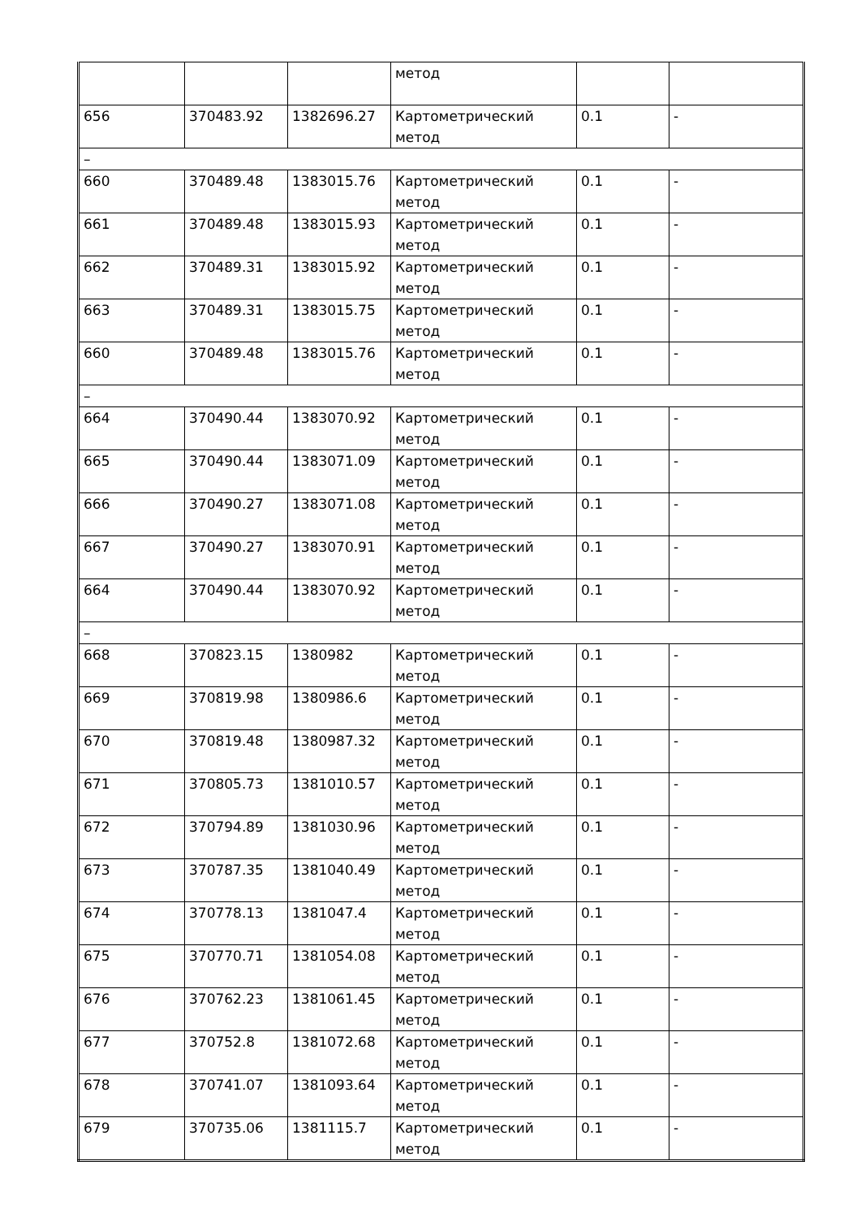| | | | метод | | |
| 656 | 370483.92 | 1382696.27 | Картометрический метод | 0.1 | - |
| – | | | | | |
| 660 | 370489.48 | 1383015.76 | Картометрический метод | 0.1 | - |
| 661 | 370489.48 | 1383015.93 | Картометрический метод | 0.1 | - |
| 662 | 370489.31 | 1383015.92 | Картометрический метод | 0.1 | - |
| 663 | 370489.31 | 1383015.75 | Картометрический метод | 0.1 | - |
| 660 | 370489.48 | 1383015.76 | Картометрический метод | 0.1 | - |
| – | | | | | |
| 664 | 370490.44 | 1383070.92 | Картометрический метод | 0.1 | - |
| 665 | 370490.44 | 1383071.09 | Картометрический метод | 0.1 | - |
| 666 | 370490.27 | 1383071.08 | Картометрический метод | 0.1 | - |
| 667 | 370490.27 | 1383070.91 | Картометрический метод | 0.1 | - |
| 664 | 370490.44 | 1383070.92 | Картометрический метод | 0.1 | - |
| – | | | | | |
| 668 | 370823.15 | 1380982 | Картометрический метод | 0.1 | - |
| 669 | 370819.98 | 1380986.6 | Картометрический метод | 0.1 | - |
| 670 | 370819.48 | 1380987.32 | Картометрический метод | 0.1 | - |
| 671 | 370805.73 | 1381010.57 | Картометрический метод | 0.1 | - |
| 672 | 370794.89 | 1381030.96 | Картометрический метод | 0.1 | - |
| 673 | 370787.35 | 1381040.49 | Картометрический метод | 0.1 | - |
| 674 | 370778.13 | 1381047.4 | Картометрический метод | 0.1 | - |
| 675 | 370770.71 | 1381054.08 | Картометрический метод | 0.1 | - |
| 676 | 370762.23 | 1381061.45 | Картометрический метод | 0.1 | - |
| 677 | 370752.8 | 1381072.68 | Картометрический метод | 0.1 | - |
| 678 | 370741.07 | 1381093.64 | Картометрический метод | 0.1 | - |
| 679 | 370735.06 | 1381115.7 | Картометрический метод | 0.1 | - |